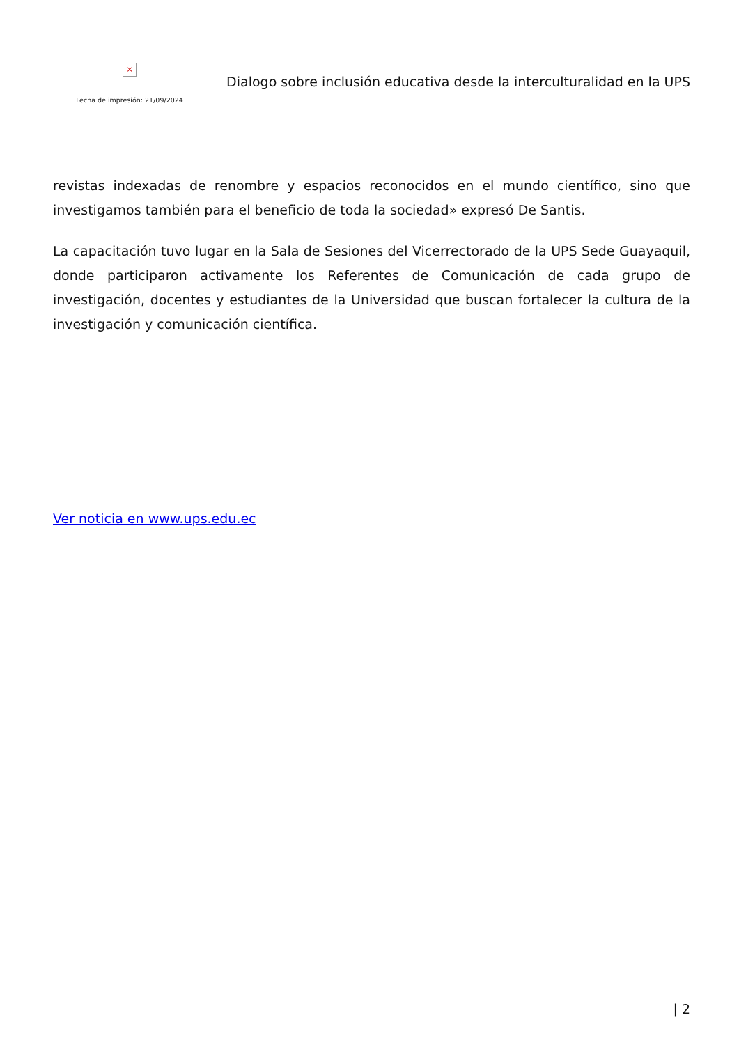×
Fecha de impresión: 21/09/2024
Dialogo sobre inclusión educativa desde la interculturalidad en la UPS
revistas indexadas de renombre y espacios reconocidos en el mundo científico, sino que investigamos también para el beneficio de toda la sociedad» expresó De Santis.
La capacitación tuvo lugar en la Sala de Sesiones del Vicerrectorado de la UPS Sede Guayaquil, donde participaron activamente los Referentes de Comunicación de cada grupo de investigación, docentes y estudiantes de la Universidad que buscan fortalecer la cultura de la investigación y comunicación científica.
Ver noticia en www.ups.edu.ec
| 2